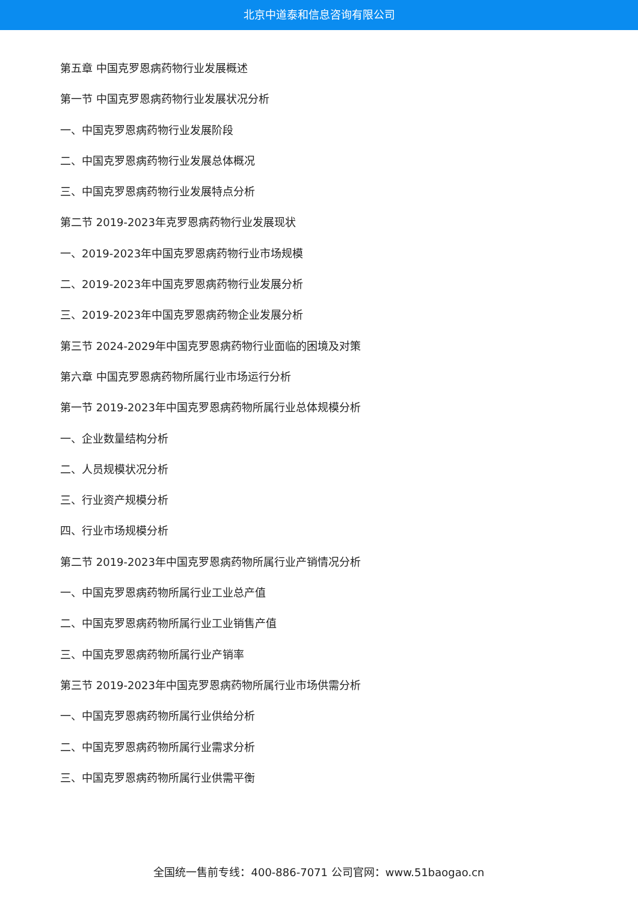北京中道泰和信息咨询有限公司
第五章 中国克罗恩病药物行业发展概述
第一节 中国克罗恩病药物行业发展状况分析
一、中国克罗恩病药物行业发展阶段
二、中国克罗恩病药物行业发展总体概况
三、中国克罗恩病药物行业发展特点分析
第二节 2019-2023年克罗恩病药物行业发展现状
一、2019-2023年中国克罗恩病药物行业市场规模
二、2019-2023年中国克罗恩病药物行业发展分析
三、2019-2023年中国克罗恩病药物企业发展分析
第三节 2024-2029年中国克罗恩病药物行业面临的困境及对策
第六章 中国克罗恩病药物所属行业市场运行分析
第一节 2019-2023年中国克罗恩病药物所属行业总体规模分析
一、企业数量结构分析
二、人员规模状况分析
三、行业资产规模分析
四、行业市场规模分析
第二节 2019-2023年中国克罗恩病药物所属行业产销情况分析
一、中国克罗恩病药物所属行业工业总产值
二、中国克罗恩病药物所属行业工业销售产值
三、中国克罗恩病药物所属行业产销率
第三节 2019-2023年中国克罗恩病药物所属行业市场供需分析
一、中国克罗恩病药物所属行业供给分析
二、中国克罗恩病药物所属行业需求分析
三、中国克罗恩病药物所属行业供需平衡
全国统一售前专线：400-886-7071 公司官网：www.51baogao.cn